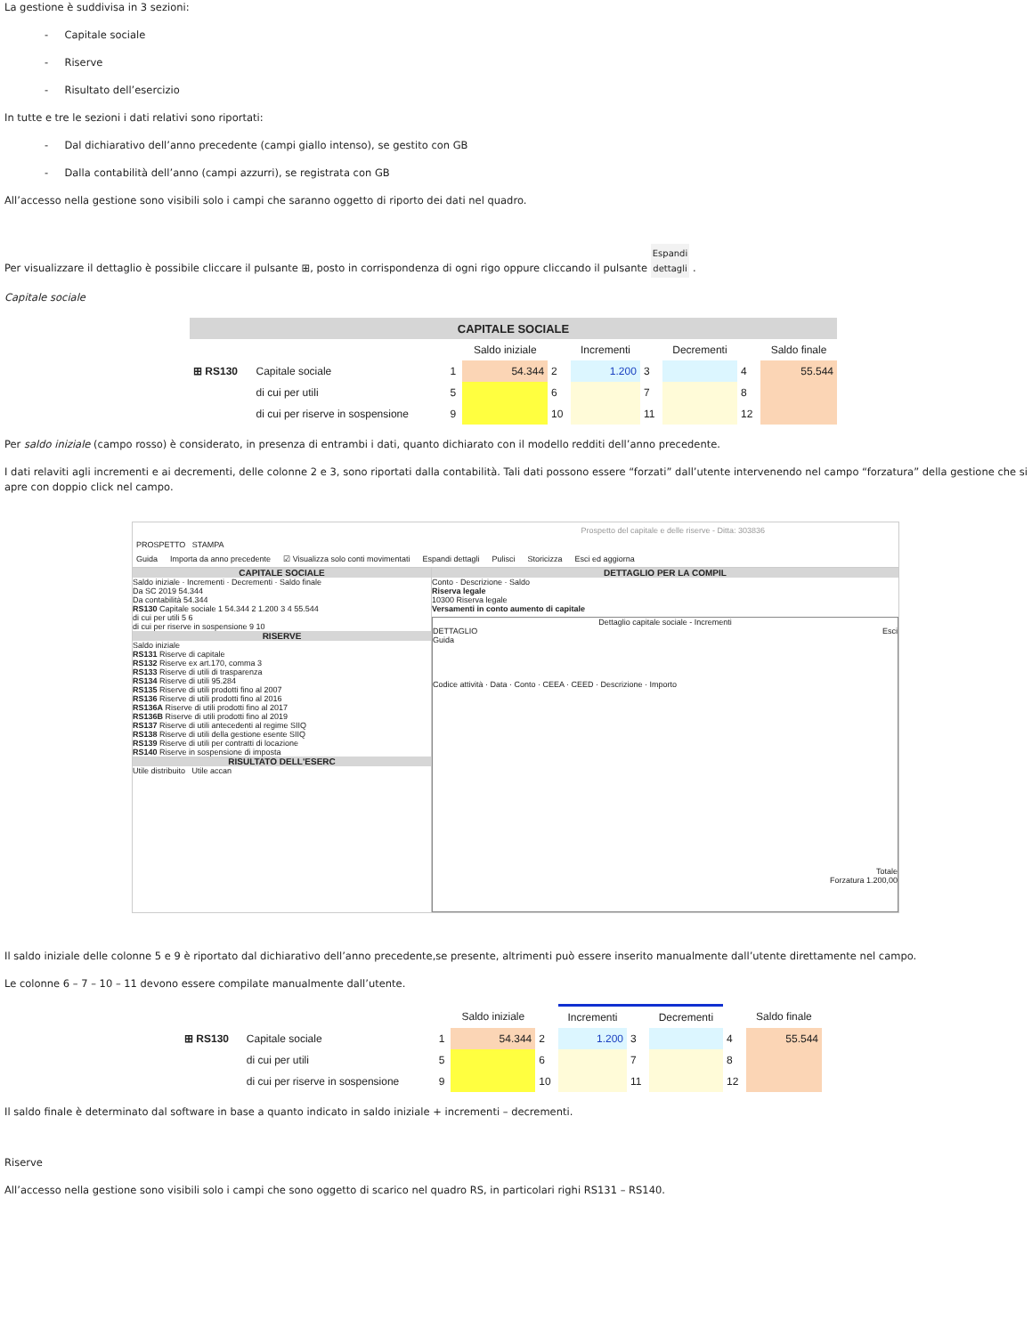La gestione è suddivisa in 3 sezioni:
- Capitale sociale
- Riserve
- Risultato dell’esercizio
In tutte e tre le sezioni i dati relativi sono riportati:
- Dal dichiarativo dell’anno precedente (campi giallo intenso), se gestito con GB
- Dalla contabilità dell’anno (campi azzurri), se registrata con GB
All’accesso nella gestione sono visibili solo i campi che saranno oggetto di riporto dei dati nel quadro.
Per visualizzare il dettaglio è possibile cliccare il pulsante ⊞, posto in corrispondenza di ogni rigo oppure cliccando il pulsante Espandi
dettagli .
Capitale sociale
| CAPITALE SOCIALE | | | | | | | | | |
| | | | Saldo iniziale | | Incrementi | | Decrementi | | Saldo finale |
| ⊞ RS130 | Capitale sociale | 1 | 54.344 | 2 | 1.200 | 3 | | 4 | 55.544 |
| | di cui per utili | 5 | | 6 | | 7 | | 8 | |
| | di cui per riserve in sospensione | 9 | | 10 | | 11 | | 12 | |
Per saldo iniziale (campo rosso) è considerato, in presenza di entrambi i dati, quanto dichiarato con il modello redditi dell’anno precedente.
I dati relaviti agli incrementi e ai decrementi, delle colonne 2 e 3, sono riportati dalla contabilità. Tali dati possono essere “forzati” dall’utente intervenendo nel campo “forzatura” della gestione che si apre con doppio click nel campo.
Prospetto del capitale e delle riserve - Ditta: 303836
PROSPETTO STAMPA
Guida Importa da anno precedente ☑ Visualizza solo conti movimentati Espandi dettagli Pulisci Storicizza Esci ed aggiorna
CAPITALE SOCIALE
Saldo iniziale · Incrementi · Decrementi · Saldo finale
Da SC 2019 54.344
Da contabilità 54.344
RS130 Capitale sociale 1 54.344 2 1.200 3 4 55.544
di cui per utili 5 6
di cui per riserve in sospensione 9 10
RISERVE
Saldo iniziale
RS131 Riserve di capitale
RS132 Riserve ex art.170, comma 3
RS133 Riserve di utili di trasparenza
RS134 Riserve di utili 95.284
RS135 Riserve di utili prodotti fino al 2007
RS136 Riserve di utili prodotti fino al 2016
RS136A Riserve di utili prodotti fino al 2017
RS136B Riserve di utili prodotti fino al 2019
RS137 Riserve di utili antecedenti al regime SIIQ
RS138 Riserve di utili della gestione esente SIIQ
RS139 Riserve di utili per contratti di locazione
RS140 Riserve in sospensione di imposta
RISULTATO DELL'ESERC
Utile distribuito Utile accan
DETTAGLIO PER LA COMPIL
Conto · Descrizione · Saldo
Riserva legale
10300 Riserva legale
Versamenti in conto aumento di capitale
Dettaglio capitale sociale - Incrementi
DETTAGLIO Esci
Guida
Codice attività · Data · Conto · CEEA · CEED · Descrizione · Importo
Totale
Forzatura 1.200,00
Il saldo iniziale delle colonne 5 e 9 è riportato dal dichiarativo dell’anno precedente,se presente, altrimenti può essere inserito manualmente dall’utente direttamente nel campo.
Le colonne 6 – 7 – 10 – 11 devono essere compilate manualmente dall’utente.
| | | | Saldo iniziale | | Incrementi | | Decrementi | | Saldo finale |
| ⊞ RS130 | Capitale sociale | 1 | 54.344 | 2 | 1.200 | 3 | | 4 | 55.544 |
| | di cui per utili | 5 | | 6 | | 7 | | 8 | |
| | di cui per riserve in sospensione | 9 | | 10 | | 11 | | 12 | |
Il saldo finale è determinato dal software in base a quanto indicato in saldo iniziale + incrementi – decrementi.
Riserve
All’accesso nella gestione sono visibili solo i campi che sono oggetto di scarico nel quadro RS, in particolari righi RS131 – RS140.